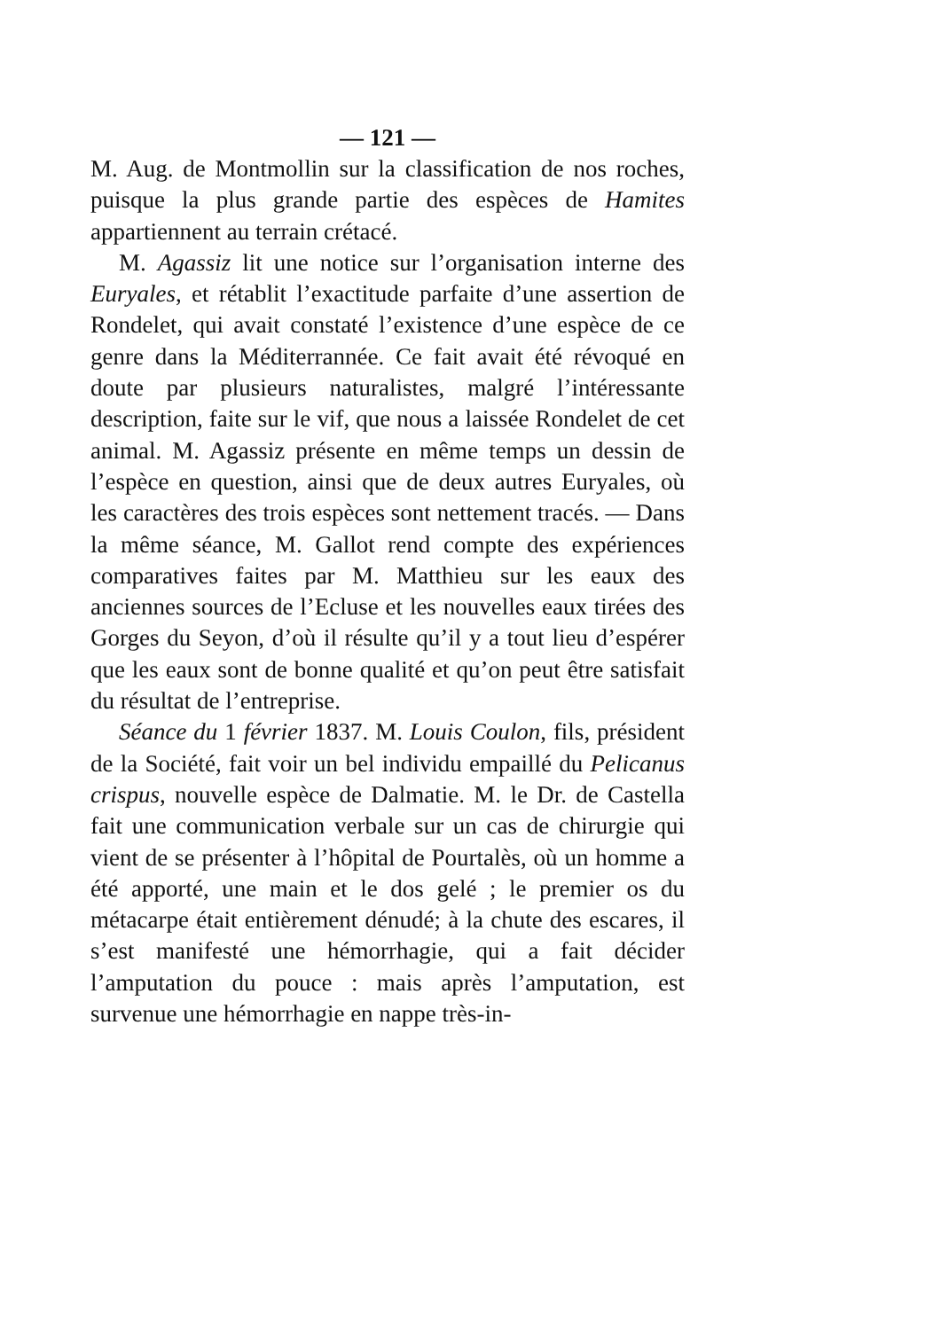— 121 —
M. Aug. de Montmollin sur la classification de nos roches, puisque la plus grande partie des espèces de Hamites appartiennent au terrain crétacé.
M. Agassiz lit une notice sur l’organisation interne des Euryales, et rétablit l’exactitude parfaite d’une assertion de Rondelet, qui avait constaté l’existence d’une espèce de ce genre dans la Méditerrannée. Ce fait avait été révoqué en doute par plusieurs naturalistes, malgré l’intéressante description, faite sur le vif, que nous a laissée Rondelet de cet animal. M. Agassiz présente en même temps un dessin de l’espèce en question, ainsi que de deux autres Euryales, où les caractères des trois espèces sont nettement tracés. — Dans la même séance, M. Gallot rend compte des expériences comparatives faites par M. Matthieu sur les eaux des anciennes sources de l’Ecluse et les nouvelles eaux tirées des Gorges du Seyon, d’où il résulte qu’il y a tout lieu d’espérer que les eaux sont de bonne qualité et qu’on peut être satisfait du résultat de l’entreprise.
Séance du 1 février 1837. M. Louis Coulon, fils, président de la Société, fait voir un bel individu empaillé du Pelicanus crispus, nouvelle espèce de Dalmatie. M. le Dr. de Castella fait une communication verbale sur un cas de chirurgie qui vient de se présenter à l’hôpital de Pourtalès, où un homme a été apporté, une main et le dos gelé ; le premier os du métacarpe était entièrement dénudé; à la chute des escares, il s’est manifesté une hémorrhagie, qui a fait décider l’amputation du pouce : mais après l’amputation, est survenue une hémorrhagie en nappe très-in-